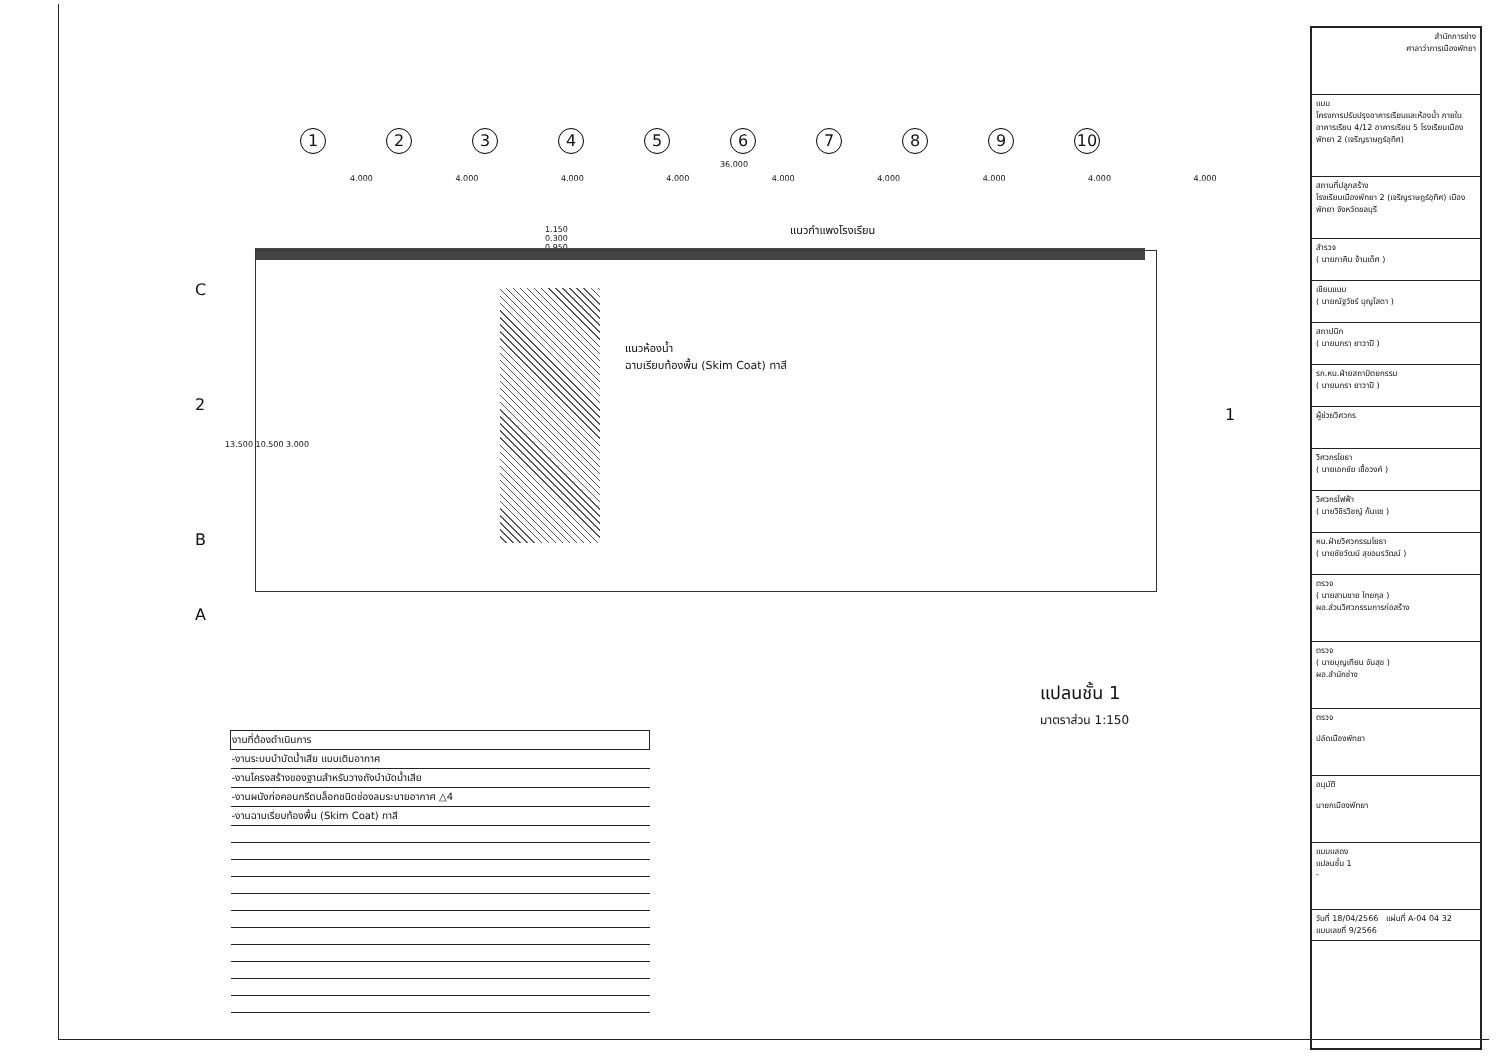123456789 10
36.000
4.000 4.000 4.000 4.000 4.000 4.000 4.000 4.000 4.000
1.150
0.300
0.950
แนวกำแพงโรงเรียน
C
B
A
2
1
13.500 10.500 3.000
แนวห้องน้ำ
ฉาบเรียบท้องพื้น (Skim Coat) ทาสี
แปลนชั้น 1
มาตราส่วน 1:150
| งานที่ต้องดำเนินการ |
| -งานระบบบำบัดน้ำเสีย แบบเติมอากาศ |
| -งานโครงสร้างของฐานสำหรับวางถังบำบัดน้ำเสีย |
| -งานผนังก่อคอนกรีตบล็อกชนิดช่องลมระบายอากาศ △4 |
| -งานฉาบเรียบท้องพื้น (Skim Coat) ทาสี |
สำนักการช่าง
ศาลาว่าการเมืองพัทยา
แบบ
โครงการปรับปรุงอาคารเรียนและห้องน้ำ ภายในอาคารเรียน 4/12 อาคารเรียน 5 โรงเรียนเมืองพัทยา 2 (เจริญราษฎร์อุทิศ)
สถานที่ปลูกสร้าง
โรงเรียนเมืองพัทยา 2 (เจริญราษฎร์อุทิศ) เมืองพัทยา จังหวัดชลบุรี
สำรวจ
( นายภาคิน จ้านเด็ศ )
เขียนแบบ
( นายณัฐวัชร์ บุญโสดา )
สถาปนิก
( นายมกรา ยาวาปี )
รก.หน.ฝ่ายสถาปัตยกรรม
( นายมกรา ยาวาปี )
ผู้ช่วยวิศวกร
วิศวกรโยธา
( นายเอกชัย เชื้อวงค์ )
วิศวกรไฟฟ้า
( นายวิชิรวิชญ์ ก้นแซ )
หน.ฝ่ายวิศวกรรมโยธา
( นายชัยวัฒน์ สุขอมรวัฒน์ )
ตรวจ
( นายสามชาย ไทยกุล )
ผอ.ส่วนวิศวกรรมการก่อสร้าง
ตรวจ
( นายบุญเทียน จันสุข )
ผอ.สำนักช่าง
ตรวจ
ปลัดเมืองพัทยา
อนุมัติ
นายกเมืองพัทยา
แบบแสดง
แปลนชั้น 1
-
วันที่ 18/04/2566 แผ่นที่ A-04 04 32
แบบเลขที่ 9/2566